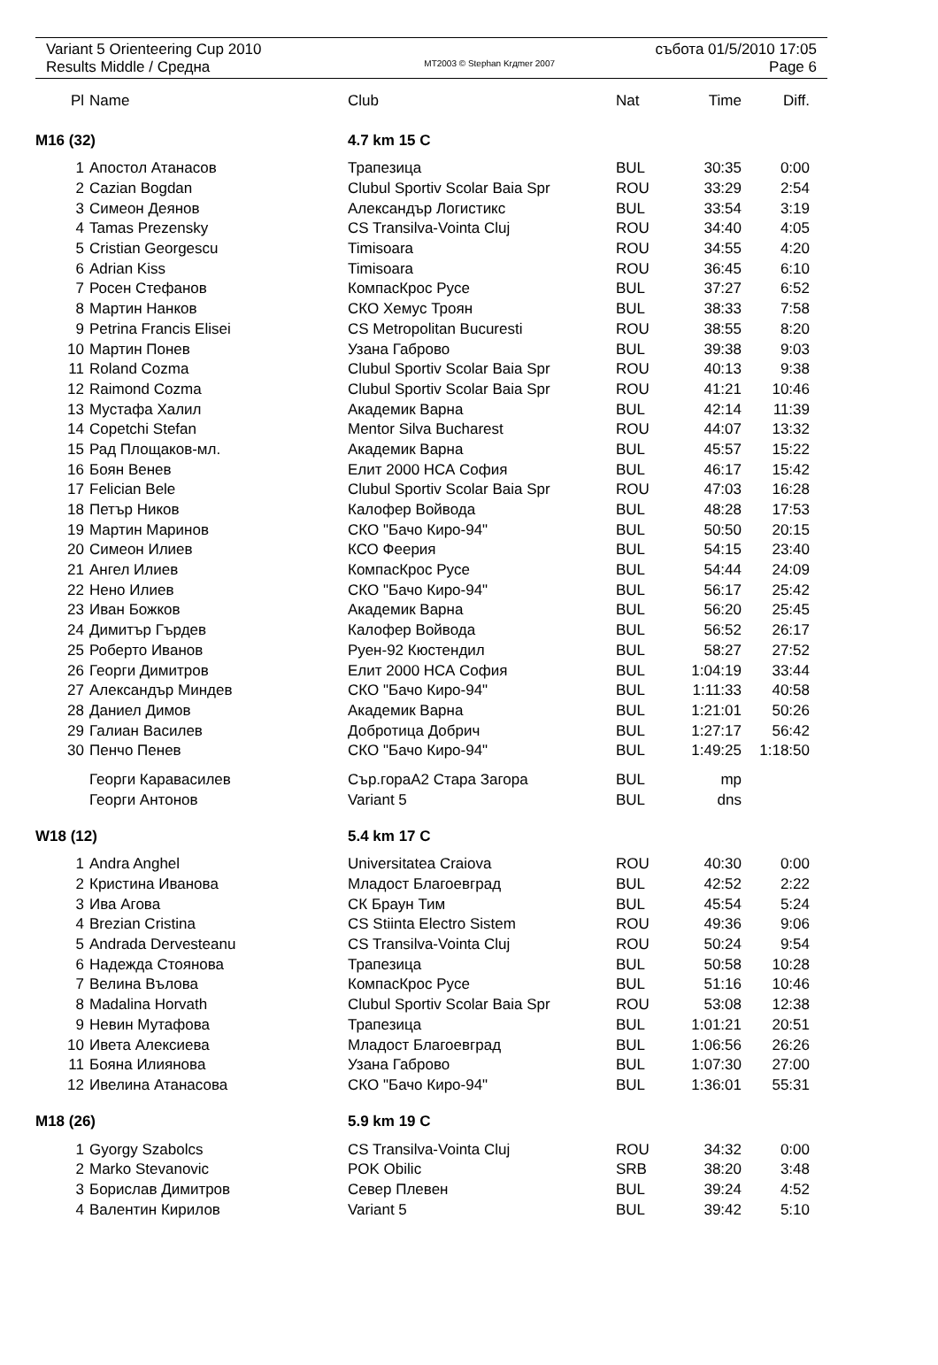Variant 5 Orienteering Cup 2010 събота 01/5/2010 17:05
Results Middle / Средна MT2003 © Stephan Krдmer 2007 Page 6
| Pl | Name | Club | Nat | Time | Diff. |
| --- | --- | --- | --- | --- | --- |
| M16 (32) | | 4.7 km 15 C | | | |
| 1 | Апостол Атанасов | Трапезица | BUL | 30:35 | 0:00 |
| 2 | Cazian Bogdan | Clubul Sportiv Scolar Baia Spr | ROU | 33:29 | 2:54 |
| 3 | Симеон Деянов | Александър Логистикс | BUL | 33:54 | 3:19 |
| 4 | Tamas Prezensky | CS Transilva-Vointa Cluj | ROU | 34:40 | 4:05 |
| 5 | Cristian Georgescu | Timisoara | ROU | 34:55 | 4:20 |
| 6 | Adrian Kiss | Timisoara | ROU | 36:45 | 6:10 |
| 7 | Росен Стефанов | КомпасКрос Русе | BUL | 37:27 | 6:52 |
| 8 | Мартин Нанков | СКО Хемус Троян | BUL | 38:33 | 7:58 |
| 9 | Petrina Francis Elisei | CS Metropolitan Bucuresti | ROU | 38:55 | 8:20 |
| 10 | Мартин Понев | Узана Габрово | BUL | 39:38 | 9:03 |
| 11 | Roland Cozma | Clubul Sportiv Scolar Baia Spr | ROU | 40:13 | 9:38 |
| 12 | Raimond Cozma | Clubul Sportiv Scolar Baia Spr | ROU | 41:21 | 10:46 |
| 13 | Мустафа Халил | Академик Варна | BUL | 42:14 | 11:39 |
| 14 | Copetchi Stefan | Mentor Silva Bucharest | ROU | 44:07 | 13:32 |
| 15 | Рад Площаков-мл. | Академик Варна | BUL | 45:57 | 15:22 |
| 16 | Боян Венев | Елит 2000 НСА София | BUL | 46:17 | 15:42 |
| 17 | Felician Bele | Clubul Sportiv Scolar Baia Spr | ROU | 47:03 | 16:28 |
| 18 | Петър Ников | Калофер Войвода | BUL | 48:28 | 17:53 |
| 19 | Мартин Маринов | СКО "Бачо Киро-94" | BUL | 50:50 | 20:15 |
| 20 | Симеон Илиев | КСО Феерия | BUL | 54:15 | 23:40 |
| 21 | Ангел Илиев | КомпасКрос Русе | BUL | 54:44 | 24:09 |
| 22 | Нено Илиев | СКО "Бачо Киро-94" | BUL | 56:17 | 25:42 |
| 23 | Иван Божков | Академик Варна | BUL | 56:20 | 25:45 |
| 24 | Димитър Гърдев | Калофер Войвода | BUL | 56:52 | 26:17 |
| 25 | Роберто Иванов | Руен-92 Кюстендил | BUL | 58:27 | 27:52 |
| 26 | Георги Димитров | Елит 2000 НСА София | BUL | 1:04:19 | 33:44 |
| 27 | Александър Миндев | СКО "Бачо Киро-94" | BUL | 1:11:33 | 40:58 |
| 28 | Даниел Димов | Академик Варна | BUL | 1:21:01 | 50:26 |
| 29 | Галиан Василев | Добротица Добрич | BUL | 1:27:17 | 56:42 |
| 30 | Пенчо Пенев | СКО "Бачо Киро-94" | BUL | 1:49:25 | 1:18:50 |
| | Георги Каравасилев | Сър.гораА2 Стара Загора | BUL | mp | |
| | Георги Антонов | Variant 5 | BUL | dns | |
| W18 (12) | | 5.4 km 17 C | | | |
| 1 | Andra Anghel | Universitatea Craiova | ROU | 40:30 | 0:00 |
| 2 | Кристина Иванова | Младост Благоевград | BUL | 42:52 | 2:22 |
| 3 | Ива Агова | СК Браун Тим | BUL | 45:54 | 5:24 |
| 4 | Brezian Cristina | CS Stiinta Electro Sistem | ROU | 49:36 | 9:06 |
| 5 | Andrada Dervesteanu | CS Transilva-Vointa Cluj | ROU | 50:24 | 9:54 |
| 6 | Надежда Стоянова | Трапезица | BUL | 50:58 | 10:28 |
| 7 | Велина Вълова | КомпасКрос Русе | BUL | 51:16 | 10:46 |
| 8 | Madalina Horvath | Clubul Sportiv Scolar Baia Spr | ROU | 53:08 | 12:38 |
| 9 | Невин Мутафова | Трапезица | BUL | 1:01:21 | 20:51 |
| 10 | Ивета Алексиева | Младост Благоевград | BUL | 1:06:56 | 26:26 |
| 11 | Бояна Илиянова | Узана Габрово | BUL | 1:07:30 | 27:00 |
| 12 | Ивелина Атанасова | СКО "Бачо Киро-94" | BUL | 1:36:01 | 55:31 |
| M18 (26) | | 5.9 km 19 C | | | |
| 1 | Gyorgy Szabolcs | CS Transilva-Vointa Cluj | ROU | 34:32 | 0:00 |
| 2 | Marko Stevanovic | POK Obilic | SRB | 38:20 | 3:48 |
| 3 | Борислав Димитров | Север Плевен | BUL | 39:24 | 4:52 |
| 4 | Валентин Кирилов | Variant 5 | BUL | 39:42 | 5:10 |